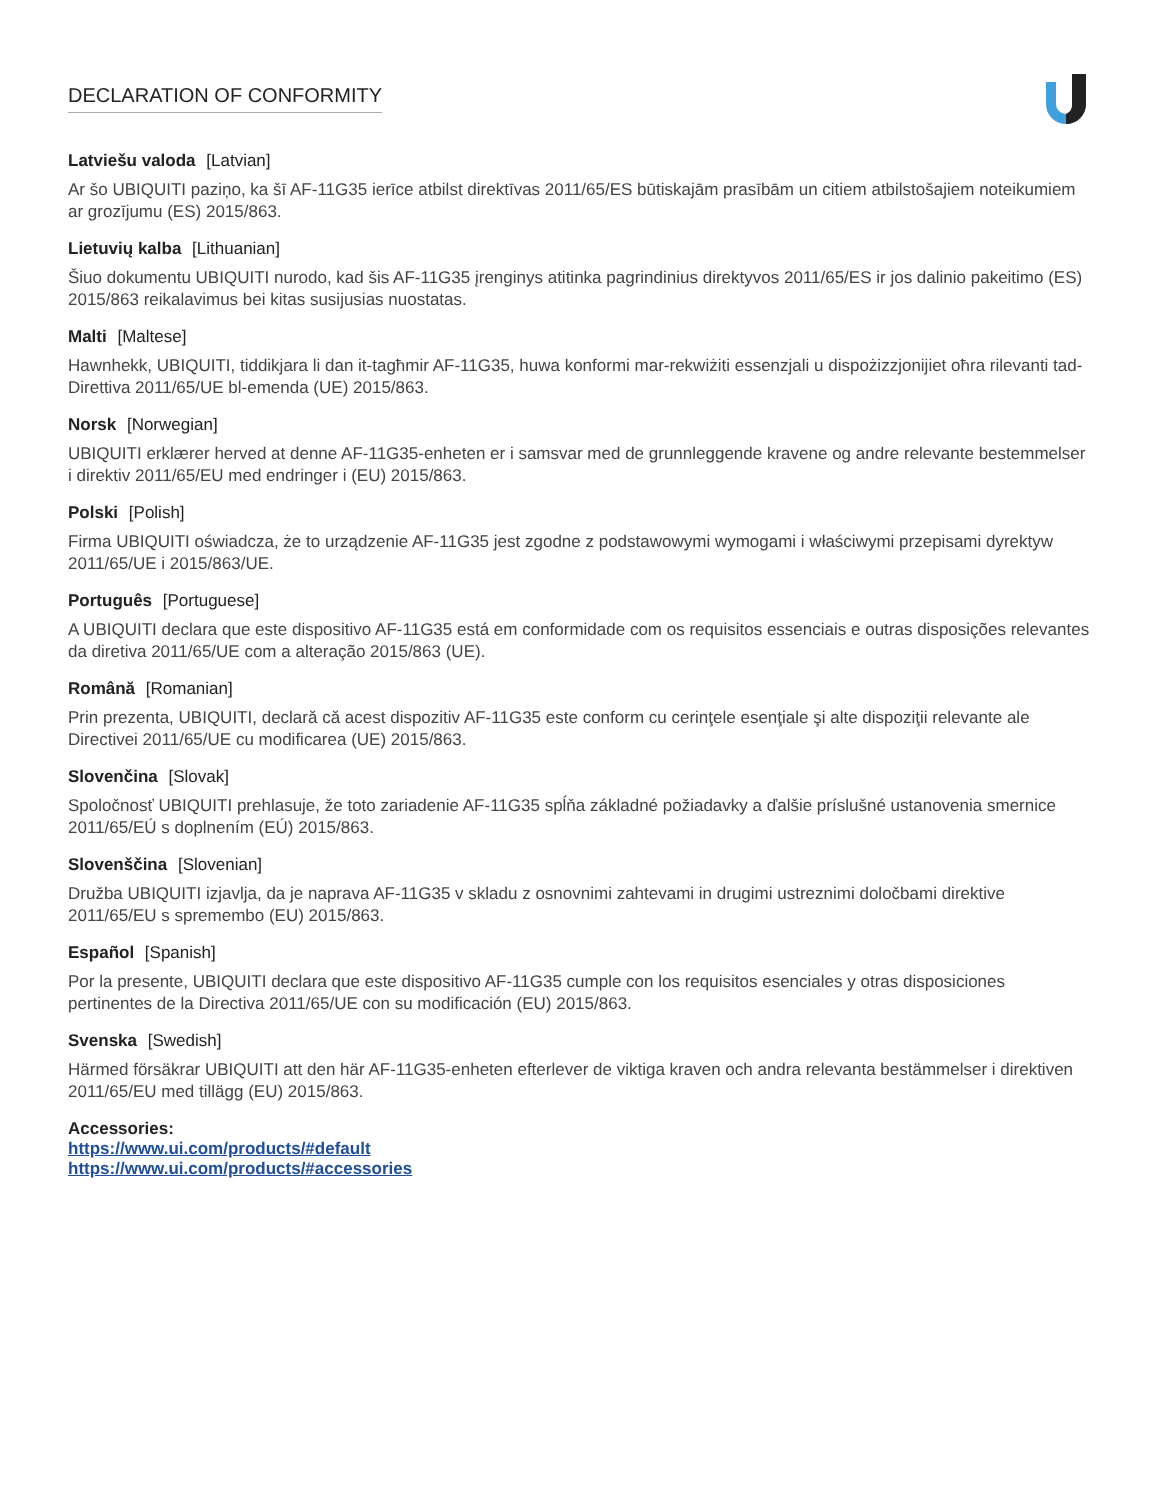DECLARATION OF CONFORMITY
Latviešu valoda [Latvian]
Ar šo UBIQUITI paziņo, ka šī AF-11G35 ierīce atbilst direktīvas 2011/65/ES būtiskajām prasībām un citiem atbilstošajiem noteikumiem ar grozījumu (ES) 2015/863.
Lietuvių kalba [Lithuanian]
Šiuo dokumentu UBIQUITI nurodo, kad šis AF-11G35 įrenginys atitinka pagrindinius direktyvos 2011/65/ES ir jos dalinio pakeitimo (ES) 2015/863 reikalavimus bei kitas susijusias nuostatas.
Malti [Maltese]
Hawnhekk, UBIQUITI, tiddikjara li dan it-tagħmir AF-11G35, huwa konformi mar-rekwiżiti essenzjali u dispożizzjonijiet oħra rilevanti tad-Direttiva 2011/65/UE bl-emenda (UE) 2015/863.
Norsk [Norwegian]
UBIQUITI erklærer herved at denne AF-11G35-enheten er i samsvar med de grunnleggende kravene og andre relevante bestemmelser i direktiv 2011/65/EU med endringer i (EU) 2015/863.
Polski [Polish]
Firma UBIQUITI oświadcza, że to urządzenie AF-11G35 jest zgodne z podstawowymi wymogami i właściwymi przepisami dyrektyw 2011/65/UE i 2015/863/UE.
Português [Portuguese]
A UBIQUITI declara que este dispositivo AF-11G35 está em conformidade com os requisitos essenciais e outras disposições relevantes da diretiva 2011/65/UE com a alteração 2015/863 (UE).
Română [Romanian]
Prin prezenta, UBIQUITI, declară că acest dispozitiv AF-11G35 este conform cu cerinţele esenţiale şi alte dispoziţii relevante ale Directivei 2011/65/UE cu modificarea (UE) 2015/863.
Slovenčina [Slovak]
Spoločnosť UBIQUITI prehlasuje, že toto zariadenie AF-11G35 spĺňa základné požiadavky a ďalšie príslušné ustanovenia smernice 2011/65/EÚ s doplnením (EÚ) 2015/863.
Slovenščina [Slovenian]
Družba UBIQUITI izjavlja, da je naprava AF-11G35 v skladu z osnovnimi zahtevami in drugimi ustreznimi določbami direktive 2011/65/EU s spremembo (EU) 2015/863.
Español [Spanish]
Por la presente, UBIQUITI declara que este dispositivo AF-11G35 cumple con los requisitos esenciales y otras disposiciones pertinentes de la Directiva 2011/65/UE con su modificación (EU) 2015/863.
Svenska [Swedish]
Härmed försäkrar UBIQUITI att den här AF-11G35-enheten efterlever de viktiga kraven och andra relevanta bestämmelser i direktiven 2011/65/EU med tillägg (EU) 2015/863.
Accessories:
https://www.ui.com/products/#default
https://www.ui.com/products/#accessories